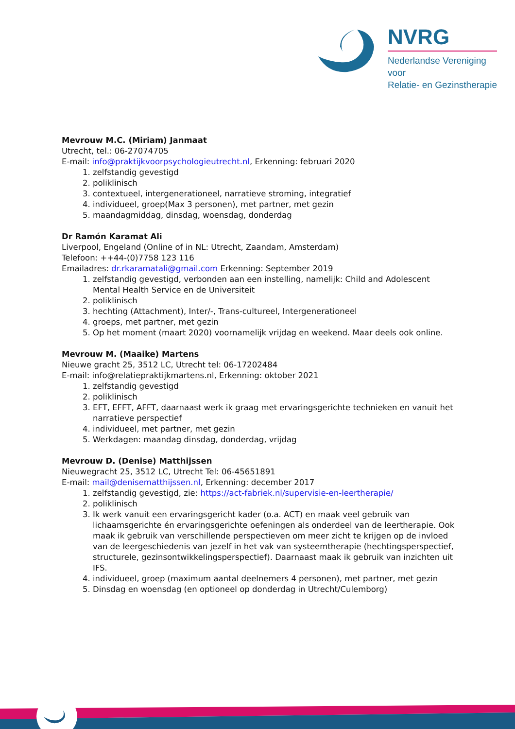NVRG
Nederlandse Vereniging voor
Relatie- en Gezinstherapie
Mevrouw M.C. (Miriam) Janmaat
Utrecht, tel.: 06-27074705
E-mail: info@praktijkvoorpsychologieutrecht.nl, Erkenning: februari 2020
1. zelfstandig gevestigd
2. poliklinisch
3. contextueel, intergenerationeel, narratieve stroming, integratief
4. individueel, groep(Max 3 personen), met partner, met gezin
5. maandagmiddag, dinsdag, woensdag, donderdag
Dr Ramón Karamat Ali
Liverpool, Engeland (Online of in NL: Utrecht, Zaandam, Amsterdam)
Telefoon: ++44-(0)7758 123 116
Emailadres: dr.rkaramatali@gmail.com Erkenning: September 2019
1. zelfstandig gevestigd, verbonden aan een instelling, namelijk: Child and Adolescent Mental Health Service en de Universiteit
2. poliklinisch
3. hechting (Attachment), Inter/-, Trans-cultureel, Intergenerationeel
4. groeps, met partner, met gezin
5. Op het moment (maart 2020) voornamelijk vrijdag en weekend. Maar deels ook online.
Mevrouw M. (Maaike) Martens
Nieuwe gracht 25, 3512 LC, Utrecht tel: 06-17202484
E-mail: info@relatiepraktijkmartens.nl, Erkenning: oktober 2021
1. zelfstandig gevestigd
2. poliklinisch
3. EFT, EFFT, AFFT, daarnaast werk ik graag met ervaringsgerichte technieken en vanuit het narratieve perspectief
4. individueel, met partner, met gezin
5. Werkdagen: maandag dinsdag, donderdag, vrijdag
Mevrouw D. (Denise) Matthijssen
Nieuwegracht 25, 3512 LC, Utrecht Tel: 06-45651891
E-mail: mail@denisematthijssen.nl, Erkenning: december 2017
1. zelfstandig gevestigd, zie: https://act-fabriek.nl/supervisie-en-leertherapie/
2. poliklinisch
3. Ik werk vanuit een ervaringsgericht kader (o.a. ACT) en maak veel gebruik van lichaamsgerichte én ervaringsgerichte oefeningen als onderdeel van de leertherapie. Ook maak ik gebruik van verschillende perspectieven om meer zicht te krijgen op de invloed van de leergeschiedenis van jezelf in het vak van systeemtherapie (hechtingsperspectief, structurele, gezinsontwikkelingsperspectief). Daarnaast maak ik gebruik van inzichten uit IFS.
4. individueel, groep (maximum aantal deelnemers 4 personen), met partner, met gezin
5. Dinsdag en woensdag (en optioneel op donderdag in Utrecht/Culemborg)